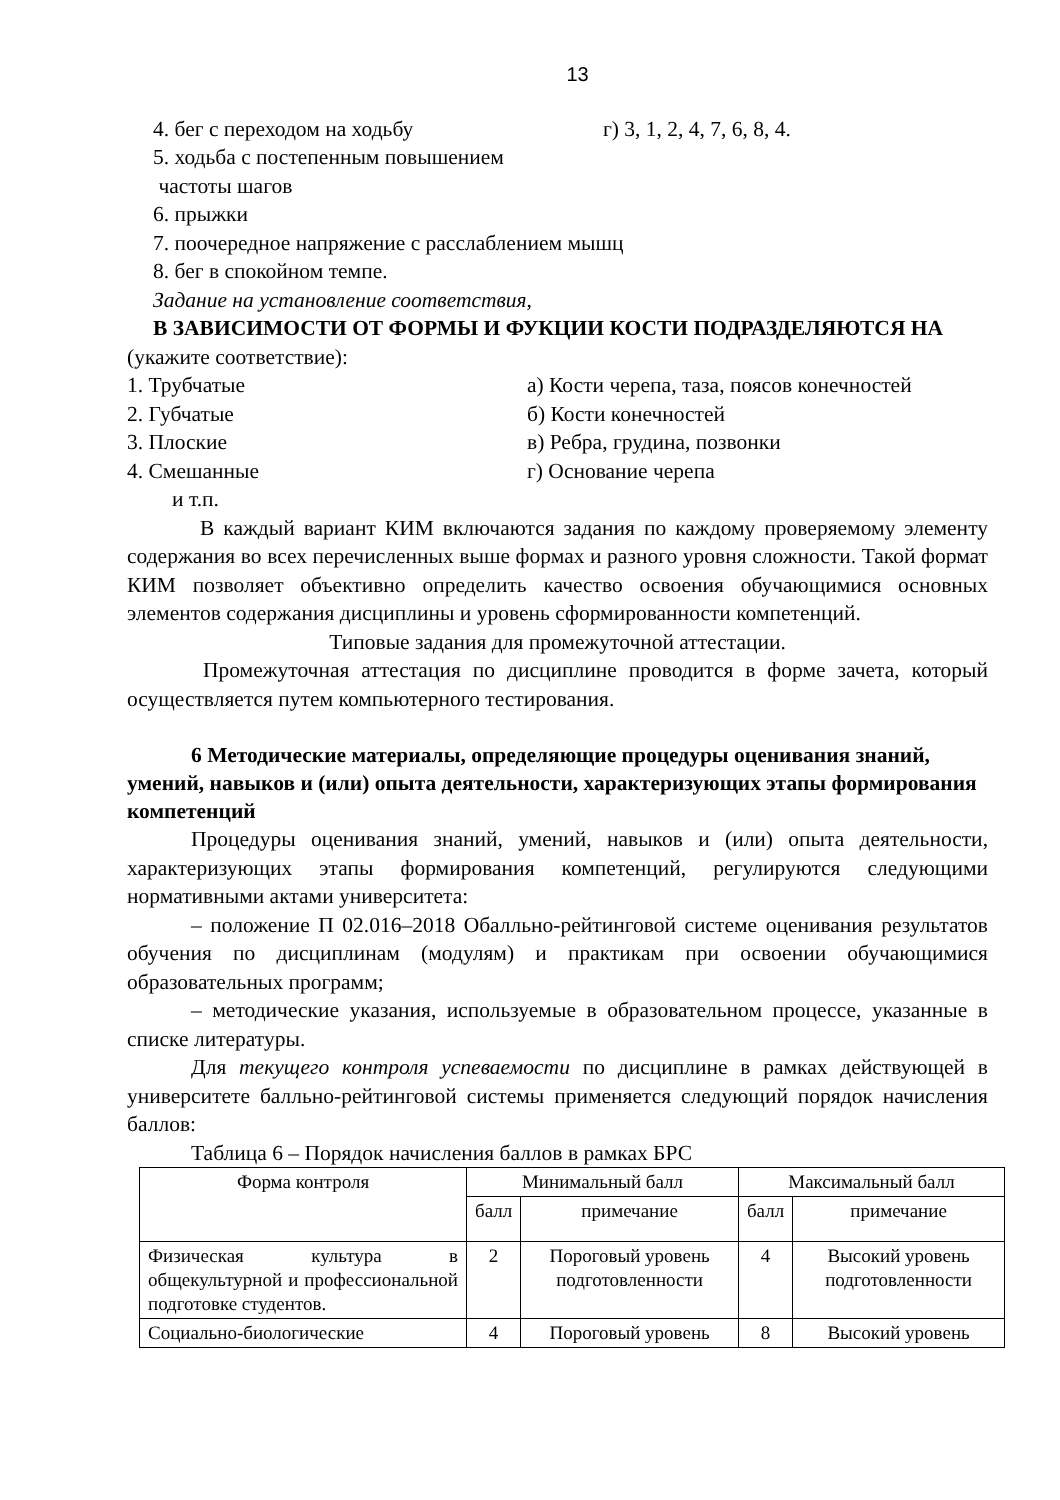13
4. бег с переходом на ходьбу г) 3, 1, 2, 4, 7, 6, 8, 4.
5. ходьба с постепенным повышением
частоты шагов
6. прыжки
7. поочередное напряжение с расслаблением мышц
8. бег в спокойном темпе.
Задание на установление соответствия,
В ЗАВИСИМОСТИ ОТ ФОРМЫ И ФУКЦИИ КОСТИ ПОДРАЗДЕЛЯЮТСЯ НА
(укажите соответствие):
1. Трубчатые а) Кости черепа, таза, поясов конечностей
2. Губчатые б) Кости конечностей
3. Плоские в) Ребра, грудина, позвонки
4. Смешанные г) Основание черепа
и т.п.
В каждый вариант КИМ включаются задания по каждому проверяемому элементу содержания во всех перечисленных выше формах и разного уровня сложности. Такой формат КИМ позволяет объективно определить качество освоения обучающимися основных элементов содержания дисциплины и уровень сформированности компетенций.
Типовые задания для промежуточной аттестации.
Промежуточная аттестация по дисциплине проводится в форме зачета, который осуществляется путем компьютерного тестирования.
6 Методические материалы, определяющие процедуры оценивания знаний, умений, навыков и (или) опыта деятельности, характеризующих этапы формирования компетенций
Процедуры оценивания знаний, умений, навыков и (или) опыта деятельности, характеризующих этапы формирования компетенций, регулируются следующими нормативными актами университета:
– положение П 02.016–2018 Обалльно-рейтинговой системе оценивания результатов обучения по дисциплинам (модулям) и практикам при освоении обучающимися образовательных программ;
– методические указания, используемые в образовательном процессе, указанные в списке литературы.
Для текущего контроля успеваемости по дисциплине в рамках действующей в университете балльно-рейтинговой системы применяется следующий порядок начисления баллов:
Таблица 6 – Порядок начисления баллов в рамках БРС
| Форма контроля | Минимальный балл | | Максимальный балл | |
| --- | --- | --- | --- | --- |
| | балл | примечание | балл | примечание |
| Физическая культура в общекультурной и профессиональной подготовке студентов. | 2 | Пороговый уровень подготовленности | 4 | Высокий уровень подготовленности |
| Социально-биологические | 4 | Пороговый уровень | 8 | Высокий уровень |